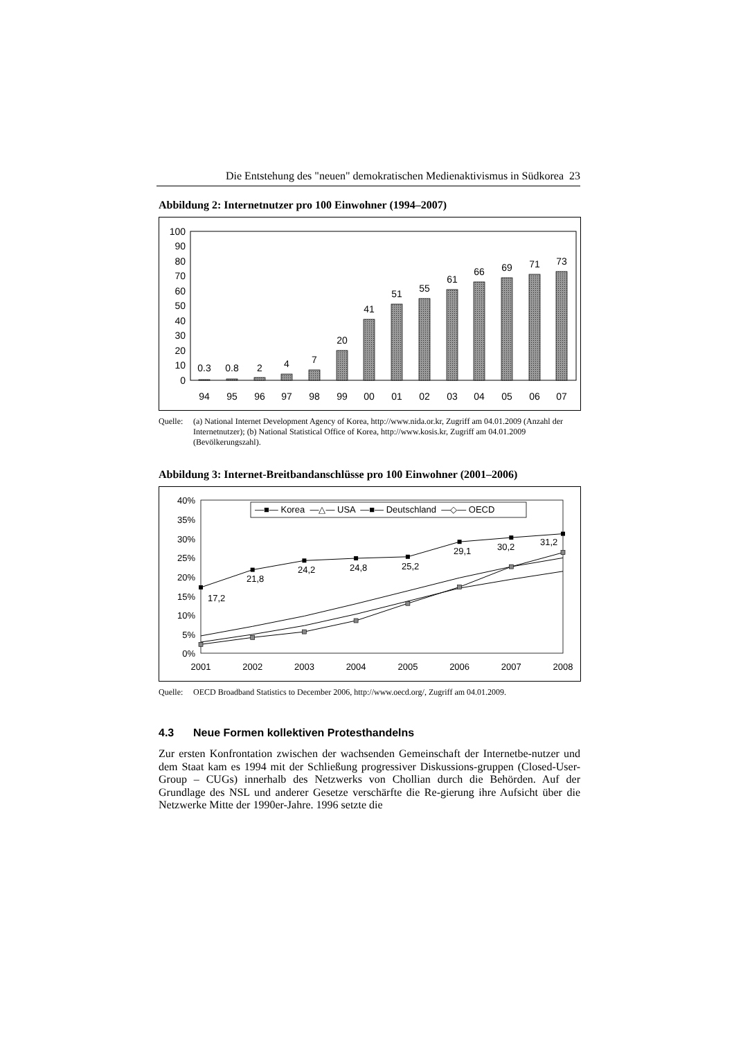Die Entstehung des "neuen" demokratischen Medienaktivismus in Südkorea 23
Abbildung 2: Internetnutzer pro 100 Einwohner (1994–2007)
0
10
20
30
40
50
60
70
80
90
100
0.3
0.8
2
4
7
20
41
51
55
61
66
69
71
73
94
95
96
97
98
99
00
01
02
03
04
05
06
07
Quelle: (a) National Internet Development Agency of Korea, http://www.nida.or.kr, Zugriff am 04.01.2009 (Anzahl der Internetnutzer); (b) National Statistical Office of Korea, http://www.kosis.kr, Zugriff am 04.01.2009 (Bevölkerungszahl).
Abbildung 3: Internet-Breitbandanschlüsse pro 100 Einwohner (2001–2006)
0%
5%
10%
15%
20%
25%
30%
35%
40%
17,2
21,8
24,2
24,8
25,2
29,1
30,2
31,2
—■— Korea —△— USA —■— Deutschland —◇— OECD
2001
2002
2003
2004
2005
2006
2007
2008
Quelle: OECD Broadband Statistics to December 2006, http://www.oecd.org/, Zugriff am 04.01.2009.
4.3 Neue Formen kollektiven Protesthandelns
Zur ersten Konfrontation zwischen der wachsenden Gemeinschaft der Internetbe-nutzer und dem Staat kam es 1994 mit der Schließung progressiver Diskussions-gruppen (Closed-User-Group – CUGs) innerhalb des Netzwerks von Chollian durch die Behörden. Auf der Grundlage des NSL und anderer Gesetze verschärfte die Re-gierung ihre Aufsicht über die Netzwerke Mitte der 1990er-Jahre. 1996 setzte die